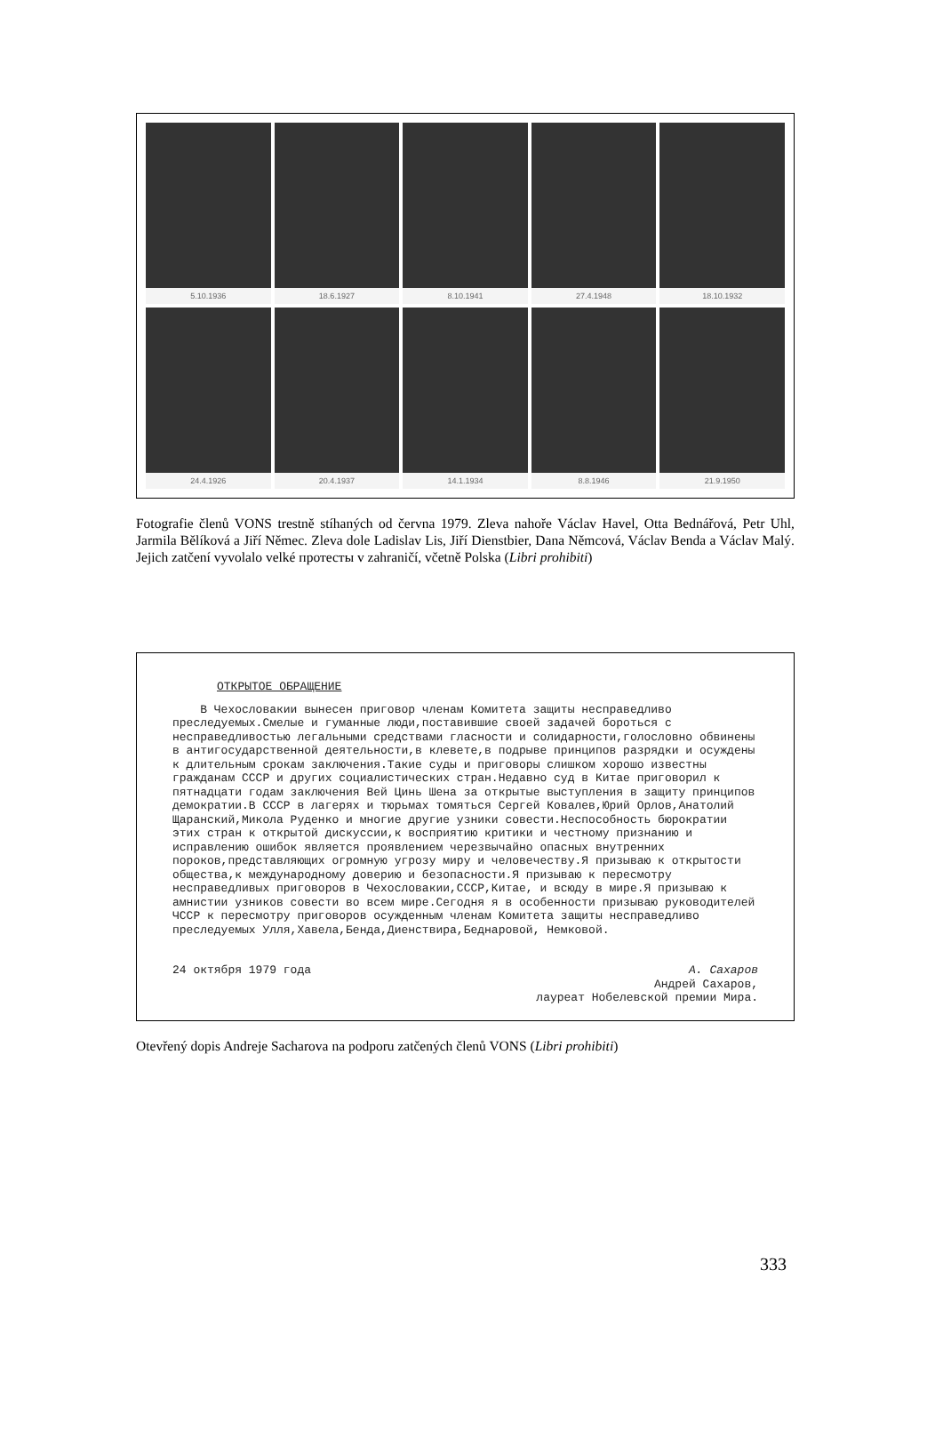5.10.1936
18.6.1927
8.10.1941
27.4.1948
18.10.1932
24.4.1926
20.4.1937
14.1.1934
8.8.1946
21.9.1950
Fotografie členů VONS trestně stíhaných od června 1979. Zleva nahoře Václav Havel, Otta Bednářová, Petr Uhl, Jarmila Bělíková a Jiří Němec. Zleva dole Ladislav Lis, Jiří Dienstbier, Dana Němcová, Václav Benda a Václav Malý. Jejich zatčení vyvolalo velké протесты v zahraničí, včetně Polska (Libri prohibiti)
ОТКРЫТОЕ ОБРАЩЕНИЕ
В Чехословакии вынесен приговор членам Комитета защиты несправедливо преследуемых.Смелые и гуманные люди,поставившие своей задачей бороться с несправедливостью легальными средствами гласности и солидарности,голословно обвинены в антигосударственной деятельности,в клевете,в подрыве принципов разрядки и осуждены к длительным срокам заключения.Такие суды и приговоры слишком хорошо известны гражданам СССР и других социалистических стран.Недавно суд в Китае приговорил к пятнадцати годам заключения Вей Цинь Шена за открытые выступления в защиту принципов демократии.В СССР в лагерях и тюрьмах томяться Сергей Ковалев,Юрий Орлов,Анатолий Щаранский,Микола Руденко и многие другие узники совести.Неспособность бюрократии этих стран к открытой дискуссии,к восприятию критики и честному признанию и исправлению ошибок является проявлением черезвычайно опасных внутренних пороков,представляющих огромную угрозу миру и человечеству.Я призываю к открытости общества,к международному доверию и безопасности.Я призываю к пересмотру несправедливых приговоров в Чехословакии,СССР,Китае, и всюду в мире.Я призываю к амнистии узников совести во всем мире.Сегодня я в особенности призываю руководителей ЧССР к пересмотру приговоров осужденным членам Комитета защиты несправедливо преследуемых Улля,Хавела,Бенда,Диенствира,Беднаровой, Немковой.
24 октября 1979 года А. Сахаров
Андрей Сахаров,
лауреат Нобелевской премии Мира.
Otevřený dopis Andreje Sacharova na podporu zatčených členů VONS (Libri prohibiti)
333